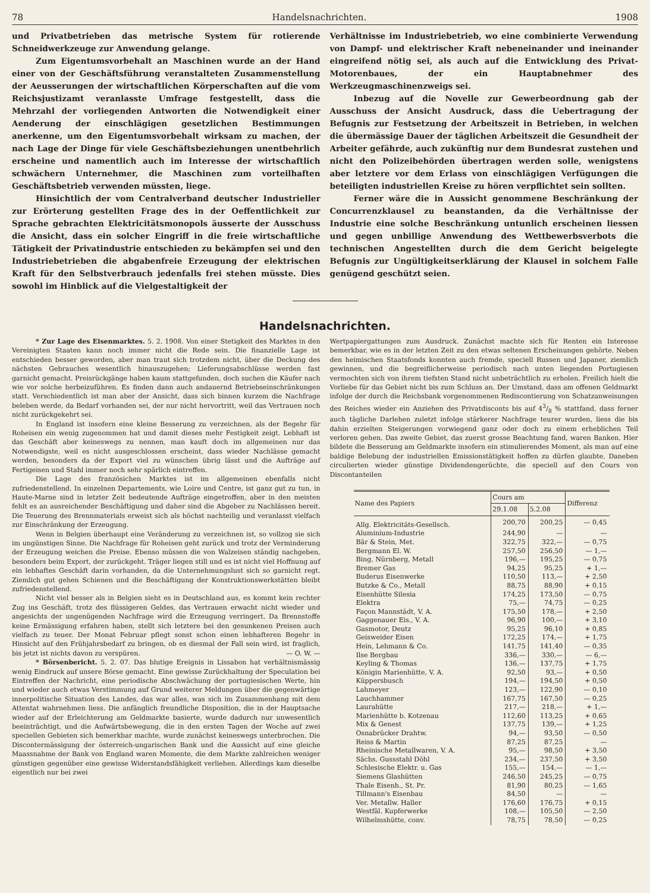78 Handelsnachrichten. 1908
und Privatbetrieben das metrische System für rotierende Schneidwerkzeuge zur Anwendung gelange.
Zum Eigentumsvorbehalt an Maschinen wurde an der Hand einer von der Geschäftsführung veranstalteten Zusammenstellung der Aeusserungen der wirtschaftlichen Körperschaften auf die vom Reichsjustizamt veranlasste Umfrage festgestellt, dass die Mehrzahl der vorliegenden Antworten die Notwendigkeit einer Aenderung der einschlägigen gesetzlichen Bestimmungen anerkenne, um den Eigentumsvorbehalt wirksam zu machen, der nach Lage der Dinge für viele Geschäftsbeziehungen unentbehrlich erscheine und namentlich auch im Interesse der wirtschaftlich schwächern Unternehmer, die Maschinen zum vorteilhaften Geschäftsbetrieb verwenden müssten, liege.
Hinsichtlich der vom Centralverband deutscher Industrieller zur Erörterung gestellten Frage des in der Oeffentlichkeit zur Sprache gebrachten Elektricitätsmonopols äusserte der Ausschuss die Ansicht, dass ein solcher Eingriff in die freie wirtschaftliche Tätigkeit der Privatindustrie entschieden zu bekämpfen sei und den Industriebetrieben die abgabenfreie Erzeugung der elektrischen Kraft für den Selbstverbrauch jedenfalls frei stehen müsste. Dies sowohl im Hinblick auf die Vielgestaltigkeit der
Verhältnisse im Industriebetrieb, wo eine combinierte Verwendung von Dampf- und elektrischer Kraft nebeneinander und ineinander eingreifend nötig sei, als auch auf die Entwicklung des Privat-Motorenbaues, der ein Hauptabnehmer des Werkzeugmaschinenzweigs sei.
Inbezug auf die Novelle zur Gewerbeordnung gab der Ausschuss der Ansicht Ausdruck, dass die Uebertragung der Befugnis zur Festsetzung der Arbeitszeit in Betrieben, in welchen die übermässige Dauer der täglichen Arbeitszeit die Gesundheit der Arbeiter gefährde, auch zukünftig nur dem Bundesrat zustehen und nicht den Polizeibehörden übertragen werden solle, wenigstens aber letztere vor dem Erlass von einschlägigen Verfügungen die beteiligten industriellen Kreise zu hören verpflichtet sein sollten.
Ferner wäre die in Aussicht genommene Beschränkung der Concurrenzklausel zu beanstanden, da die Verhältnisse der Industrie eine solche Beschränkung untunlich erscheinen liessen und gegen unbillige Anwendung des Wettbewerbsverbots die technischen Angestellten durch die dem Gericht beigelegte Befugnis zur Ungültigkeitserklärung der Klausel in solchem Falle genügend geschützt seien.
Handelsnachrichten.
* Zur Lage des Eisenmarktes. 5. 2. 1908. Von einer Stetigkeit des Marktes in den Vereinigten Staaten kann noch immer nicht die Rede sein. Die finanzielle Lage ist entschieden besser geworden, aber man traut sich trotzdem nicht, über die Deckung des nächsten Gebrauches wesentlich hinauszugehen; Lieferungsabschlüsse werden fast garnicht gemacht. Preisrückgänge haben kaum stattgefunden, doch suchen die Käufer nach wie vor solche herbeizuführen. Es finden dann auch andauernd Betriebseinschränkungen statt. Verschiedentlich ist man aber der Ansicht, dass sich binnen kurzem die Nachfrage beleben werde, da Bedarf vorhanden sei, der nur nicht hervortritt, weil das Vertrauen noch nicht zurückgekehrt sei.
In England ist insofern eine kleine Besserung zu verzeichnen, als der Begehr für Roheisen ein wenig zugenommen hat und damit dieses mehr Festigkeit zeigt. Lebhaft ist das Geschäft aber keineswegs zu nennen, man kauft doch im allgemeinen nur das Notwendigste, weil es nicht ausgeschlossen erscheint, dass wieder Nachlässe gemacht werden, besonders da der Export viel zu wünschen übrig lässt und die Aufträge auf Fertigeisen und Stahl immer noch sehr spärlich eintreffen.
Die Lage des französichen Marktes ist im allgemeinen ebenfalls nicht zufriedenstellend. In einzelnen Departements, wie Loire und Centre, ist ganz gut zu tun, in Haute-Marne sind in letzter Zeit bedeutende Aufträge eingetroffen, aber in den meisten fehlt es an ausreichender Beschäftigung und daher sind die Abgeber zu Nachlässen bereit. Die Teuerung des Brennmaterials erweist sich als höchst nachteilig und veranlasst vielfach zur Einschränkung der Erzeugung.
Wenn in Belgien überhaupt eine Veränderung zu verzeichnen ist, so vollzog sie sich im ungünstigen Sinne. Die Nachfrage für Roheisen geht zurück und trotz der Verminderung der Erzeugung weichen die Preise. Ebenso müssen die von Walzeisen ständig nachgeben, besonders beim Export, der zurückgeht. Träger liegen still und es ist nicht viel Hoffnung auf ein lebhaftes Geschäft darin vorhanden, da die Unternehmungslust sich so garnicht regt. Ziemlich gut gehen Schienen und die Beschäftigung der Konstruktionswerkstätten bleibt zufriedenstellend.
Nicht viel besser als in Belgien sieht es in Deutschland aus, es kommt kein rechter Zug ins Geschäft, trotz des flüssigeren Geldes, das Vertrauen erwacht nicht wieder und angesichts der ungenügenden Nachfrage wird die Erzeugung verringert. Da Brennstoffe keine Ermässigung erfahren haben, stellt sich letztere bei den gesunkenen Preisen auch vielfach zu teuer. Der Monat Februar pflegt sonst schon einen lebhafteren Begehr in Hinsicht auf den Frühjahrsbedarf zu bringen, ob es diesmal der Fall sein wird, ist fraglich, bis jetzt ist nichts davon zu verspüren. — O. W. —
* Börsenbericht. 5. 2. 07. Das blutige Ereignis in Lissabon hat verhältnismässig wenig Eindruck auf unsere Börse gemacht. Eine gewisse Zurückhaltung der Speculation bei Eintreffen der Nachricht, eine periodische Abschwächung der portugiesischen Werte, hin und wieder auch etwas Verstimmung auf Grund weiterer Meldungen über die gegenwärtige innerpolitische Situation des Landes, das war alles, was sich im Zusammenhang mit dem Attentat wahrnehmen liess. Die anfänglich freundliche Disposition, die in der Hauptsache wieder auf der Erleichterung am Geldmarkte basierte, wurde dadurch nur unwesentlich beeinträchtigt, und die Aufwärtsbewegung, die in den ersten Tagen der Woche auf zwei speciellen Gebieten sich bemerkbar machte, wurde zunächst keineswegs unterbrochen. Die Discontermässigung der österreich-ungarischen Bank und die Aussicht auf eine gleiche Maassnahme der Bank von England waren Momente, die dem Markte zahlreichen weniger günstigen gegenüber eine gewisse Widerstandsfähigkeit verliehen. Allerdings kam dieselbe eigentlich nur bei zwei
Wertpapiergattungen zum Ausdruck. Zunächst machte sich für Renten ein Interesse bemerkbar, wie es in der letzten Zeit zu den etwas seltenen Erscheinungen gehörte. Neben den heimischen Staatsfonds konnten auch fremde, speciell Russen und Japaner, ziemlich gewinnen, und die begreiflicherweise periodisch nach unten liegenden Portugiesen vermochten sich von ihrem tiefsten Stand nicht unbeträchtlich zu erholen. Freilich hielt die Vorliebe für das Gebiet nicht bis zum Schluss an. Der Umstand, dass am offenen Geldmarkt infolge der durch die Reichsbank vorgenommenen Rediscontierung von Schatzanweisungen des Reiches wieder ein Anziehen des Privatdisconts bis auf 43/8 % stattfand, dass ferner auch tägliche Darlehen zuletzt infolge stärkerer Nachfrage teurer wurden, liess die bis dahin erzielten Steigerungen vorwiegend ganz oder doch zu einem erheblichen Teil verloren gehen. Das zweite Gebiet, das zuerst grosse Beachtung fand, waren Banken. Hier bildete die Besserung am Geldmarkte insofern ein stimulierendes Moment, als man auf eine baldige Belebung der industriellen Emissionstätigkeit hoffen zu dürfen glaubte. Daneben circulierten wieder günstige Dividendengerüchte, die speciell auf den Cours von Discontanteilen
| Name des Papiers | Cours am | | Differenz |
| --- | --- | --- | --- |
| | 29.1.08 | 5.2.08 | |
| Allg. Elektricitäts-Gesellsch. | 200,70 | 200,25 | — 0,45 |
| Aluminium-Industrie | 244,90 | — | — |
| Bär & Stein, Met. | 322,75 | 322,— | — 0,75 |
| Bergmann El. W. | 257,50 | 256,50 | — 1,— |
| Bing, Nürnberg, Metall | 196,— | 195,25 | — 0,75 |
| Bremer Gas | 94,25 | 95,25 | + 1,— |
| Buderus Eisenwerke | 110,50 | 113,— | + 2,50 |
| Butzke & Co., Metall | 88,75 | 88,90 | + 0,15 |
| Eisenhütte Silesia | 174,25 | 173,50 | — 0,75 |
| Elektra | 75,— | 74,75 | — 0,25 |
| Façon Mannstädt, V. A. | 175,50 | 178,— | + 2,50 |
| Gaggenauer Eis., V. A. | 96,90 | 100,— | + 3,10 |
| Gasmotor, Deutz | 95,25 | 96,10 | + 0,85 |
| Geisweider Eisen | 172,25 | 174,— | + 1,75 |
| Hein, Lehmann & Co. | 141,75 | 141,40 | — 0,35 |
| Ilse Bergbau | 336,— | 330,— | — 6,— |
| Keyling & Thomas | 136,— | 137,75 | + 1,75 |
| Königin Marienhütte, V. A. | 92,50 | 93,— | + 0,50 |
| Küppersbusch | 194,— | 194,50 | + 0,50 |
| Lahmeyer | 123,— | 122,90 | — 0,10 |
| Lauchhammer | 167,75 | 167,50 | — 0,25 |
| Laurahütte | 217,— | 218,— | + 1,— |
| Marienhütte b. Kotzenau | 112,60 | 113,25 | + 0,65 |
| Mix & Genest | 137,75 | 139,— | + 1,25 |
| Osnabrücker Drahtw. | 94,— | 93,50 | — 0,50 |
| Reiss & Martin | 87,25 | 87,25 | — |
| Rheinische Metallwaren, V. A. | 95,— | 98,50 | + 3,50 |
| Sächs. Gussstahl Döhl | 234,— | 237,50 | + 3,50 |
| Schlesische Elektr. u. Gas | 155,— | 154,— | — 1,— |
| Siemens Glashütten | 246,50 | 245,25 | — 0,75 |
| Thale Eisenh., St. Pr. | 81,90 | 80,25 | — 1,65 |
| Tillmann's Eisenbau | 84,50 | — | — |
| Ver. Metallw. Haller | 176,60 | 176,75 | + 0,15 |
| Westfäl. Kupferwerke | 108,— | 105,50 | — 2,50 |
| Wilhelmshütte, conv. | 78,75 | 78,50 | — 0,25 |